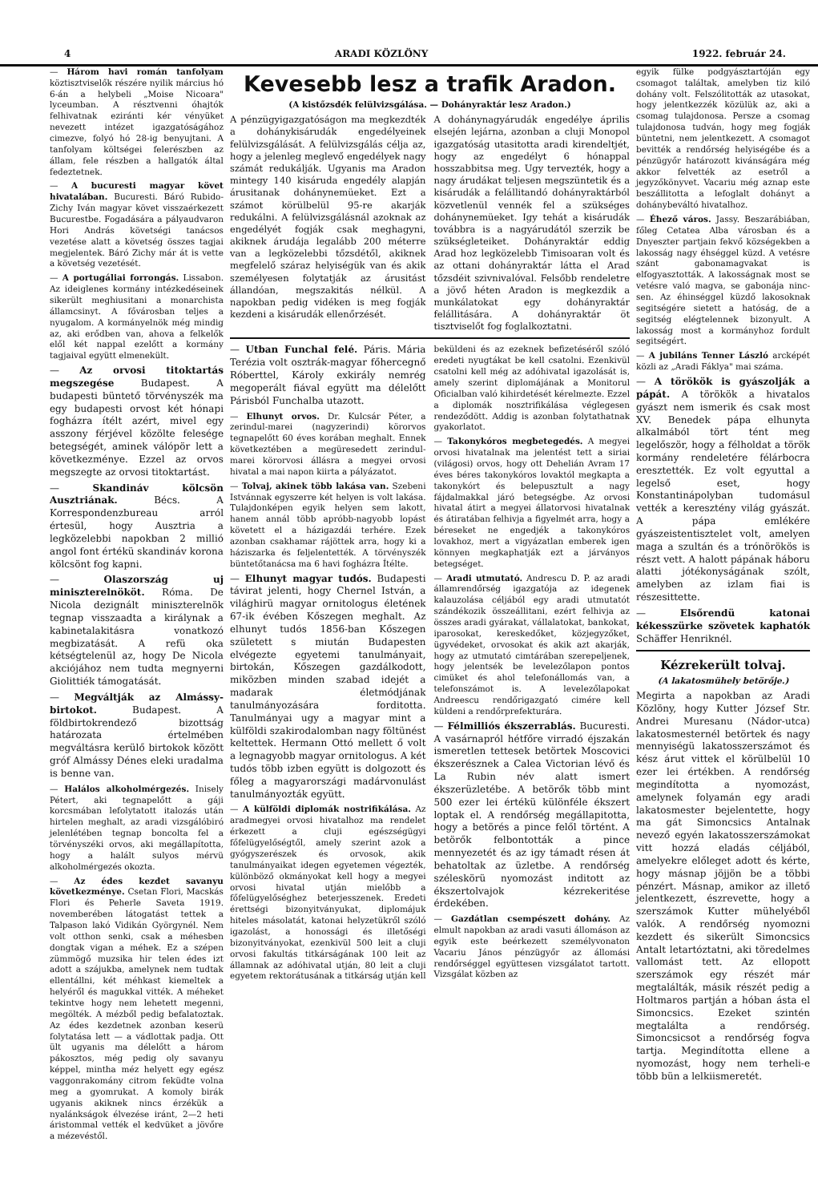4 ARADI KÖZLÖNY 1922. február 24.
— Három havi román tanfolyam köztisztviselők részére nyilik március hó 6-án a helybeli „Moise Nicoara" lyceumban. A résztvenni óhajtók felhivatnak eziránti kér vényüket nevezett intézet igazgatóságához cimezve, folyó hó 28-ig benyujtani. A tanfolyam költségei felerészben az állam, fele részben a hallgatók által fedeztetnek.
— A bucuresti magyar követ hivatalában. Bucuresti. Báró Rubido-Zichy Iván magyar követ visszaérkezett Bucurestbe. Fogadására a pályaudvaron Hori András követségi tanácsos vezetése alatt a követség összes tagjai megjelentek. Báró Zichy már át is vette a követség vezetését.
— A portugáliai forrongás. Lissabon. Az ideiglenes kormány intézkedéseinek sikerült meghiusitani a monarchista államcsinyt. A fővárosban teljes a nyugalom. A kormányelnök még mindig az, aki erődben van, ahova a felkelők elől két nappal ezelőtt a kormány tagjaival együtt elmenekült.
— Az orvosi titoktartás megszegése Budapest. A budapesti büntető törvényszék ma egy budapesti orvost két hónapi fogházra ítélt azért, mivel egy asszony férjével közölte felesége betegségét, aminek válópör lett a következménye. Ezzel az orvos megszegte az orvosi titoktartást.
— Skandináv kölcsön Ausztriának. Bécs. A Korrespondenzbureau arról értesül, hogy Ausztria a legközelebbi napokban 2 millió angol font értékü skandináv korona kölcsönt fog kapni.
— Olaszország uj miniszterelnököt. Róma. De Nicola dezignált miniszterelnök tegnap visszaadta a királynak a kabinetalakitásra vonatkozó megbizatását. A refü oka kétségtelenül az, hogy De Nicola akciójához nem tudta megnyerni Giolittiék támogatását.
— Megváltják az Almássy-birtokot. Budapest. A földbirtokrendező bizottság határozata értelmében megváltásra kerülő birtokok között gróf Almássy Dénes eleki uradalma is benne van.
— Halálos alkoholmérgezés. Inisely Pétert, aki tegnapelőtt a gáji korcsmában lefolytatott italozás után hirtelen meghalt, az aradi vizsgálóbiró jelenlétében tegnap boncolta fel a törvényszéki orvos, aki megállapította, hogy a halált sulyos mérvü alkoholmérgezés okozta.
— Az édes kezdet savanyu következménye. Csetan Flori, Macskás Flori és Peherle Saveta 1919. novemberében látogatást tettek a Talpason lakó Vidikán Györgynél. Nem volt otthon senki, csak a méhesben dongtak vigan a méhek. Ez a szépen zümmögő muzsika hir telen édes izt adott a szájukba, amelynek nem tudtak ellentállni, két méhkast kiemeltek a helyéről és magukkal vitték. A méheket tekintve hogy nem lehetett megenni, megölték. A mézből pedig befalatoztak. Az édes kezdetnek azonban keserü folytatása lett — a vádlottak padja. Ott ült ugyanis ma délelőtt a három pákosztos, még pedig oly savanyu képpel, mintha méz helyett egy egész vaggonrakomány citrom feküdte volna meg a gyomrukat. A komoly birák ugyanis akiknek nincs érzékük a nyalánkságok élvezése iránt, 2—2 heti áristommal vették el kedvüket a jövőre a mézevéstől.
Kevesebb lesz a trafik Aradon.
(A kistőzsdék felülvizsgálása. — Dohányraktár lesz Aradon.)
A pénzügyigazgatóságon ma megkezdték a dohánykisárudák engedélyeinek felülvizsgálását. A felülvizsgálás célja az, hogy a jelenleg meglevő engedélyek nagy számát redukálják. Ugyanis ma Aradon mintegy 140 kisáruda engedély alapján árusitanak dohánynemüeket. Ezt a számot körülbelül 95-re akarják redukálni. A felülvizsgálásnál azoknak az engedélyét fogják csak meghagyni, akiknek árudája legalább 200 méterre van a legközelebbi tőzsdétől, akiknek megfelelő száraz helyiségük van és akik személyesen folytatják az árusitást állandóan, megszakitás nélkül. A napokban pedig vidéken is meg fogják kezdeni a kisárudák ellenőrzését.
A dohánynagyárudák engedélye április elsején lejárna, azonban a cluji Monopol igazgatóság utasitotta aradi kirendeltjét, hogy az engedélyt 6 hónappal hosszabbitsa meg. Ugy tervezték, hogy a nagy árudákat teljesen megszüntetik és a kisárudák a felállitandó dohányraktárból közvetlenül vennék fel a szükséges dohánynemüeket. Igy tehát a kisárudák továbbra is a nagyárudától szerzik be szükségleteiket. Dohányraktár eddig Arad hoz legközelebb Timisoaran volt és az ottani dohányraktár látta el Arad tőzsdéit szivnivalóval. Felsőbb rendeletre a jövő héten Aradon is megkezdik a munkálatokat egy dohányraktár felállitására. A dohányraktár öt tisztviselőt fog foglalkoztatni.
— Utban Funchal felé. Páris. Mária Terézia volt osztrák-magyar főhercegnő Róberttel, Károly exkirály nemrég megoperált fiával együtt ma délelőtt Párisból Funchalba utazott.
— Elhunyt orvos. Dr. Kulcsár Péter, a zerindul-marei (nagyzerindi) körorvos tegnapelőtt 60 éves korában meghalt. Ennek következtében a megüresedett zerindul-marei körorvosi állásra a megyei orvosi hivatal a mai napon kiirta a pályázatot.
— Tolvaj, akinek több lakása van. Szebeni Istvánnak egyszerre két helyen is volt lakása. Tulajdonképen egyik helyen sem lakott, hanem annál több apróbb-nagyobb lopást követett el a házigazdái terhére. Ezek azonban csakhamar rájöttek arra, hogy ki a háziszarka és feljelentették. A törvényszék büntetőtanácsa ma 6 havi fogházra Ítélte.
— Elhunyt magyar tudós. Budapesti távirat jelenti, hogy Chernel István, a világhirü magyar ornitologus életének 67-ik évében Kőszegen meghalt. Az elhunyt tudós 1856-ban Kőszegen született s miután Budapesten elvégezte egyetemi tanulmányait, birtokán, Kőszegen gazdálkodott, miközben minden szabad idejét a madarak életmódjának tanulmányozására forditotta. Tanulmányai ugy a magyar mint a külföldi szakirodalomban nagy föltünést keltettek. Hermann Ottó mellett ő volt a legnagyobb magyar ornitologus. A két tudós több izben együtt is dolgozott és főleg a magyarországi madárvonulást tanulmányozták együtt.
— A külföldi diplomák nostrifikálása. Az aradmegyei orvosi hivatalhoz ma rendelet érkezett a cluji egészségügyi főfelügyelőségtől, amely szerint azok a gyógyszerészek és orvosok, akik tanulmányaikat idegen egyetemen végezték, különböző okmányokat kell hogy a megyei orvosi hivatal utján mielőbb a főfelügyelőséghez beterjesszenek. Eredeti érettségi bizonyitványukat, diplomájuk hiteles másolatát, katonai helyzetükről szóló igazolást, a honossági és illetőségi bizonyitványokat, ezenkivül 500 leit a cluji orvosi fakultás titkárságának 100 leit az államnak az adóhivatal utján, 80 leit a cluji egyetem rektorátusának a titkárság utján kell beküldeni és az ezeknek befizetéséről szóló eredeti nyugtákat be kell csatolni. Ezenkivül csatolni kell még az adóhivatal igazolását is, amely szerint diplomájának a Monitorul Oficialban való kihirdetését kérelmezte. Ezzel a diplomák nosztrifikálása véglegesen rendeződött. Addig is azonban folytathatnak gyakorlatot.
— Takonykóros megbetegedés. A megyei orvosi hivatalnak ma jelentést tett a siriai (világosi) orvos, hogy ott Dehelián Avram 17 éves béres takonykóros lovaktól megkapta a takonykórt és belepusztult a nagy fájdalmakkal járó betegségbe. Az orvosi hivatal átirt a megyei állatorvosi hivatalnak és átiratában felhivja a figyelmét arra, hogy a béreseket ne engedjék a takonykóros lovakhoz, mert a vigyázatlan emberek igen könnyen megkaphatják ezt a járványos betegséget.
— Aradi utmutató. Andrescu D. P. az aradi államrendőrség igazgatója az idegenek kalauzolása céljából egy aradi utmutatót szándékozik összeállitani, ezért felhivja az összes aradi gyárakat, vállalatokat, bankokat, iparosokat, kereskedőket, közjegyzőket, ügyvédeket, orvosokat és akik azt akarják, hogy az utmutató cimtárában szerepeljenek, hogy jelentsék be levelezőlapon pontos cimüket és ahol telefonállomás van, a telefonszámot is. A levelezőlapokat Andreescu rendőrigazgató cimére kell küldeni a rendőrprefekturára.
— Félmilliós ékszerrablás. Bucuresti. A vasárnapról hétfőre virradó éjszakán ismeretlen tettesek betörtek Moscovici ékszerésznek a Calea Victorian lévő és La Rubin név alatt ismert ékszerüzletébe. A betörők több mint 500 ezer lei értékü különféle ékszert loptak el. A rendőrség megállapitotta, hogy a betörés a pince felől történt. A betörők felbontották a pince mennyezetét és az igy támadt résen át behatoltak az üzletbe. A rendőrség széleskörü nyomozást inditott az ékszertolvajok kézrekeritése érdekében.
— Gazdátlan csempészett dohány. Az elmult napokban az aradi vasuti állomáson az egyik este beérkezett személyvonaton Vacariu János pénzügyőr az állomási rendőrséggel együttesen vizsgálatot tartott. Vizsgálat közben az
egyik fülke podgyásztartóján egy csomagot találtak, amelyben tiz kiló dohány volt. Felszólitották az utasokat, hogy jelentkezzék közülük az, aki a csomag tulajdonosa. Persze a csomag tulajdonosa tudván, hogy meg fogják büntetni, nem jelentkezett. A csomagot bevitték a rendőrség helyiségébe és a pénzügyőr határozott kivánságára még akkor felvették az esetről a jegyzőkönyvet. Vacariu még aznap este beszállitotta a lefoglalt dohányt a dohánybeváltó hivatalhoz.
— Éhező város. Jassy. Beszarábiában, főleg Cetatea Alba városban és a Dnyeszter partjain fekvő községekben a lakosság nagy éhséggel küzd. A vetésre szánt gabonamagvakat is elfogyasztották. A lakosságnak most se vetésre való magva, se gabonája ninc­sen. Az éhinséggel küzdő lakosoknak segitségére sietett a hatóság, de a segitség elégtelennek bizonyult. A lakosság most a kormányhoz fordult segitségért.
— A jubiláns Tenner László arcképét közli az „Aradi Fáklya" mai száma.
— A törökök is gyászolják a pápát. A törökök a hivatalos gyászt nem ismerik és csak most XV. Benedek pápa elhunyta alkalmából tört tént meg legelőször, hogy a félholdat a török kormány rendeletére félárbocra eresztették. Ez volt egyuttal a legelső eset, hogy Konstantinápolyban tudomásul vették a keresztény világ gyászát. A pápa emlékére gyászeistentisztelet volt, amelyen maga a szultán és a trónörökös is részt vett. A halott pápának háboru alatti jótékonyságának szólt, amelyben az izlam fiai is részesittette.
— Elsőrendü katonai kékesszürke szövetek kaphatók Schäffer Henriknél.
Kézrekerült tolvaj.
(A lakatosmühely betörője.)
Megirta a napokban az Aradi Közlöny, hogy Kutter József Str. Andrei Muresanu (Nádor-utca) lakatosmesternél betörtek és nagy mennyiségü lakatosszerszámot és kész árut vittek el körülbelül 10 ezer lei értékben. A rendőrség megindította a nyomozást, amelynek folyamán egy aradi lakatosmester bejelentette, hogy ma gát Simoncsics Antalnak nevező egyén lakatosszerszámokat vitt hozzá eladás céljából, amelyekre előleget adott és kérte, hogy másnap jöjjön be a többi pénzért. Másnap, amikor az illető jelentkezett, észrevette, hogy a szerszámok Kutter mühelyéből valók. A rendőrség nyomozni kezdett és sikerült Simoncsics Antalt letartóztatni, aki töredelmes vallomást tett. Az ellopott szerszámok egy részét már megtalálták, másik részét pedig a Holtmaros partján a hóban ásta el Simoncsics. Ezeket szintén megtalálta a rendőrség. Simoncsicsot a rendőrség fogva tartja. Megindította ellene a nyomozást, hogy nem terheli-e több bün a lelkiismeretét.